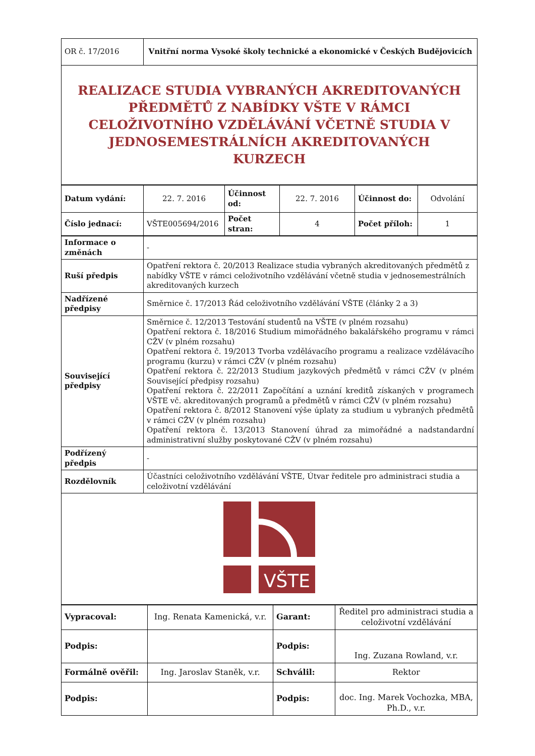| OR č. 17/2016 | Vnitřní norma Vysoké školy technické a ekonomické v Českých Budějovicích |
| REALIZACE STUDIA VYBRANÝCH AKREDITOVANÝCH PŘEDMĚTŮ Z NABÍDKY VŠTE V RÁMCI CELOŽIVOTNÍHO VZDĚLÁVÁNÍ VČETNĚ STUDIA V JEDNOSEMESTRÁLNÍCH AKREDITOVANÝCH KURZECH | |
| Datum vydání: | 22. 7. 2016 | Účinnost od: | 22. 7. 2016 | Účinnost do: | Odvolání |
| Číslo jednací: | VŠTE005694/2016 | Počet stran: | 4 | Počet příloh: | 1 |
| Informace o změnách | - |
| Ruší předpis | Opatření rektora č. 20/2013 Realizace studia vybraných akreditovaných předmětů z nabídky VŠTE v rámci celoživotního vzdělávání včetně studia v jednosemestrálních akreditovaných kurzech |
| Nadřízené předpisy | Směrnice č. 17/2013 Řád celoživotního vzdělávání VŠTE (články 2 a 3) |
| Související předpisy | Směrnice č. 12/2013 Testování studentů na VŠTE (v plném rozsahu) Opatření rektora č. 18/2016 Studium mimořádného bakalářského programu v rámci CŽV (v plném rozsahu) Opatření rektora č. 19/2013 Tvorba vzdělávacího programu a realizace vzdělávacího programu (kurzu) v rámci CŽV (v plném rozsahu) Opatření rektora č. 22/2013 Studium jazykových předmětů v rámci CŽV (v plném Související předpisy rozsahu) Opatření rektora č. 22/2011 Započítání a uznání kreditů získaných v programech VŠTE vč. akreditovaných programů a předmětů v rámci CŽV (v plném rozsahu) Opatření rektora č. 8/2012 Stanovení výše úplaty za studium u vybraných předmětů v rámci CŽV (v plném rozsahu) Opatření rektora č. 13/2013 Stanovení úhrad za mimořádné a nadstandardní administrativní služby poskytované CŽV (v plném rozsahu) |
| Podřízený předpis | - |
| Rozdělovník | Účastníci celoživotního vzdělávání VŠTE, Útvar ředitele pro administraci studia a celoživotní vzdělávání |
| VŠTE | |
| Vypracoval: | Ing. Renata Kamenická, v.r. | Garant: | Ředitel pro administraci studia a celoživotní vzdělávání |
| Podpis: | | Podpis: | Ing. Zuzana Rowland, v.r. |
| Formálně ověřil: | Ing. Jaroslav Staněk, v.r. | Schválil: | Rektor |
| Podpis: | | Podpis: | doc. Ing. Marek Vochozka, MBA, Ph.D., v.r. |